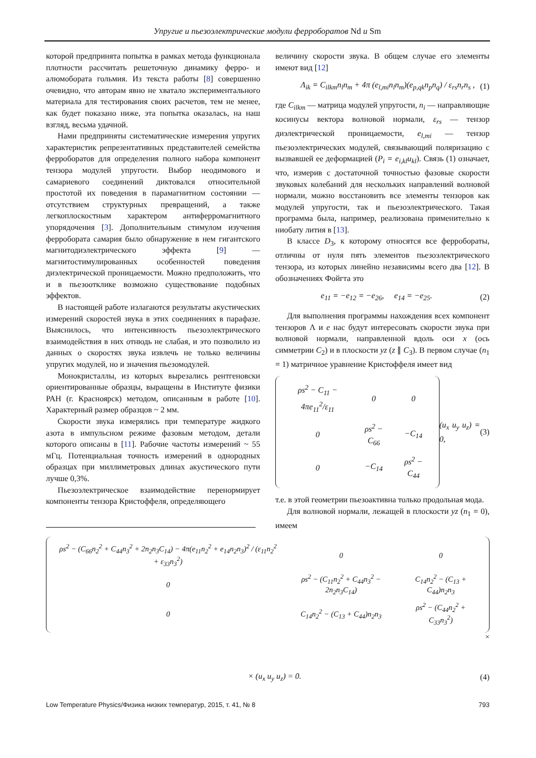Упругие и пьезоэлектрические модули ферроборатов Nd и Sm
которой предпринята попытка в рамках метода функционала плотности рассчитать решеточную динамику ферро- и алюмобората гольмия. Из текста работы [8] совершенно очевидно, что авторам явно не хватало экспериментального материала для тестирования своих расчетов, тем не менее, как будет показано ниже, эта попытка оказалась, на наш взгляд, весьма удачной.
Нами предприняты систематические измерения упругих характеристик репрезентативных представителей семейства ферроборатов для определения полного набора компонент тензора модулей упругости. Выбор неодимового и самариевого соединений диктовался относительной простотой их поведения в парамагнитном состоянии — отсутствием структурных превращений, а также легкоплоскостным характером антиферромагнитного упорядочения [3]. Дополнительным стимулом изучения ферробората самария было обнаружение в нем гигантского магнитодиэлектрического эффекта [9] — магнитостимулированных особенностей поведения диэлектрической проницаемости. Можно предположить, что и в пьезоотклике возможно существование подобных эффектов.
В настоящей работе излагаются результаты акустических измерений скоростей звука в этих соединениях в парафазе. Выяснилось, что интенсивность пьезоэлектрического взаимодействия в них отнюдь не слабая, и это позволило из данных о скоростях звука извлечь не только величины упругих модулей, но и значения пьезомодулей.
Монокристаллы, из которых вырезались рентгеновски ориентированные образцы, выращены в Институте физики РАН (г. Красноярск) методом, описанным в работе [10]. Характерный размер образцов ~ 2 мм.
Скорости звука измерялись при температуре жидкого азота в импульсном режиме фазовым методом, детали которого описаны в [11]. Рабочие частоты измерений ~ 55 мГц. Потенциальная точность измерений в однородных образцах при миллиметровых длинах акустического пути лучше 0,3%.
Пьезоэлектрическое взаимодействие перенормирует компоненты тензора Кристоффеля, определяющего
величину скорости звука. В общем случае его элементы имеют вид [12]
Λ<sub>ik</sub> = C<sub>ilkm</sub>n<sub>l</sub>n<sub>m</sub> + 4π (e<sub>l,mi</sub>n<sub>l</sub>n<sub>m</sub>)(e<sub>p,qk</sub>n<sub>p</sub>n<sub>q</sub>) / ε<sub>rs</sub>n<sub>r</sub>n<sub>s</sub> , (1)
где C<sub>ilkm</sub> — матрица модулей упругости, n<sub>i</sub> — направляющие косинусы вектора волновой нормали, ε<sub>rs</sub> — тензор диэлектрической проницаемости, e<sub>l,mi</sub> — тензор пьезоэлектрических модулей, связывающий поляризацию с вызвавшей ее деформацией (P<sub>i</sub> = e<sub>i,kl</sub>u<sub>kl</sub>). Связь (1) означает, что, измерив с достаточной точностью фазовые скорости звуковых колебаний для нескольких направлений волновой нормали, можно восстановить все элементы тензоров как модулей упругости, так и пьезоэлектрического. Такая программа была, например, реализована применительно к ниобату лития в [13].
В классе D<sub>3</sub>, к которому относятся все ферробораты, отличны от нуля пять элементов пьезоэлектрического тензора, из которых линейно независимы всего два [12]. В обозначениях Фойгта это
e<sub>11</sub> = −e<sub>12</sub> = −e<sub>26</sub>, e<sub>14</sub> = −e<sub>25</sub>. (2)
Для выполнения программы нахождения всех компонент тензоров Λ и e нас будут интересовать скорости звука при волновой нормали, направленной вдоль оси x (ось симметрии C<sub>2</sub>) и в плоскости yz (z ∥ C<sub>3</sub>). В первом случае (n<sub>1</sub> = 1) матричное уравнение Кристоффеля имеет вид
| ρs<sup>2</sup> − C<sub>11</sub> − 4πe<sub>11</sub><sup>2</sup>/ε<sub>11</sub> | 0 | 0 |
| 0 | ρs<sup>2</sup> − C<sub>66</sub> | −C<sub>14</sub> |
| 0 | −C<sub>14</sub> | ρs<sup>2</sup> − C<sub>44</sub> |
(u<sub>x</sub> u<sub>y</sub> u<sub>z</sub>) = 0, (3)
т.е. в этой геометрии пьезоактивна только продольная мода.
Для волновой нормали, лежащей в плоскости yz (n<sub>1</sub> = 0), имеем
| ρs<sup>2</sup> − (C<sub>66</sub>n<sub>2</sub><sup>2</sup> + C<sub>44</sub>n<sub>3</sub><sup>2</sup> + 2n<sub>2</sub>n<sub>3</sub>C<sub>14</sub>) − 4π(e<sub>11</sub>n<sub>2</sub><sup>2</sup> + e<sub>14</sub>n<sub>2</sub>n<sub>3</sub>)<sup>2</sup> / (ε<sub>11</sub>n<sub>2</sub><sup>2</sup> + ε<sub>33</sub>n<sub>3</sub><sup>2</sup>) | 0 | 0 |
| 0 | ρs<sup>2</sup> − (C<sub>11</sub>n<sub>2</sub><sup>2</sup> + C<sub>44</sub>n<sub>3</sub><sup>2</sup> − 2n<sub>2</sub>n<sub>3</sub>C<sub>14</sub>) | C<sub>14</sub>n<sub>2</sub><sup>2</sup> − (C<sub>13</sub> + C<sub>44</sub>)n<sub>2</sub>n<sub>3</sub> |
| 0 | C<sub>14</sub>n<sub>2</sub><sup>2</sup> − (C<sub>13</sub> + C<sub>44</sub>)n<sub>2</sub>n<sub>3</sub> | ρs<sup>2</sup> − (C<sub>44</sub>n<sub>2</sub><sup>2</sup> + C<sub>33</sub>n<sub>3</sub><sup>2</sup>) |
×
× (u<sub>x</sub> u<sub>y</sub> u<sub>z</sub>) = 0. (4)
Low Temperature Physics/Физика низких температур, 2015, т. 41, № 8 793